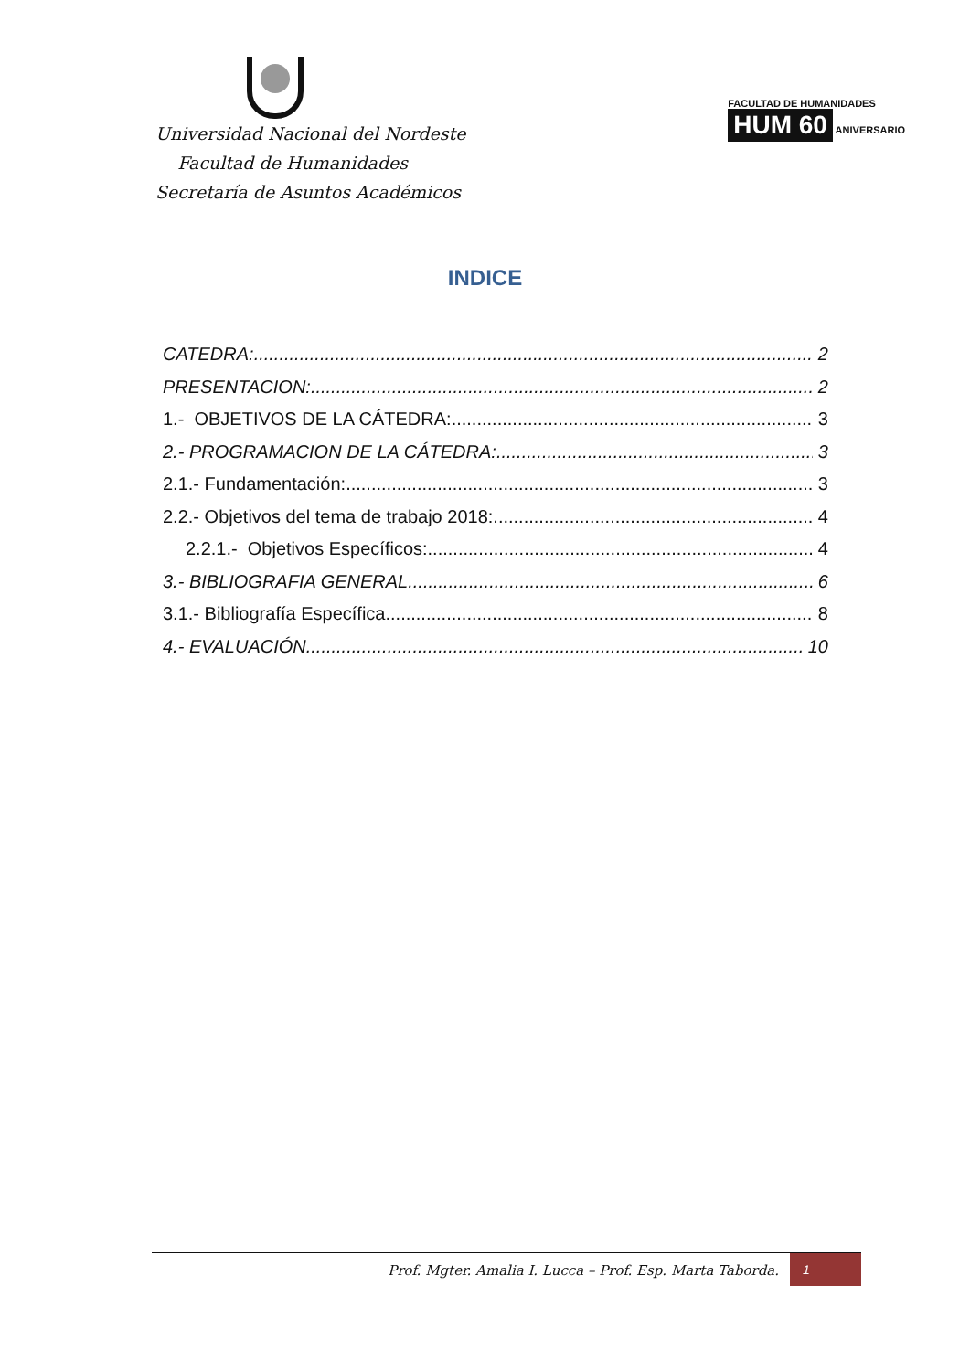Universidad Nacional del Nordeste
Facultad de Humanidades
Secretaría de Asuntos Académicos
FACULTAD DE HUMANIDADES
HUM 60 ANIVERSARIO
INDICE
CATEDRA: 2
PRESENTACION: 2
1.- OBJETIVOS DE LA CÁTEDRA: 3
2.- PROGRAMACION DE LA CÁTEDRA: 3
2.1.- Fundamentación: 3
2.2.- Objetivos del tema de trabajo 2018: 4
2.2.1.- Objetivos Específicos: 4
3.- BIBLIOGRAFIA GENERAL. 6
3.1.- Bibliografía Específica 8
4.- EVALUACIÓN. 10
Prof. Mgter. Amalia I. Lucca – Prof. Esp. Marta Taborda. 1